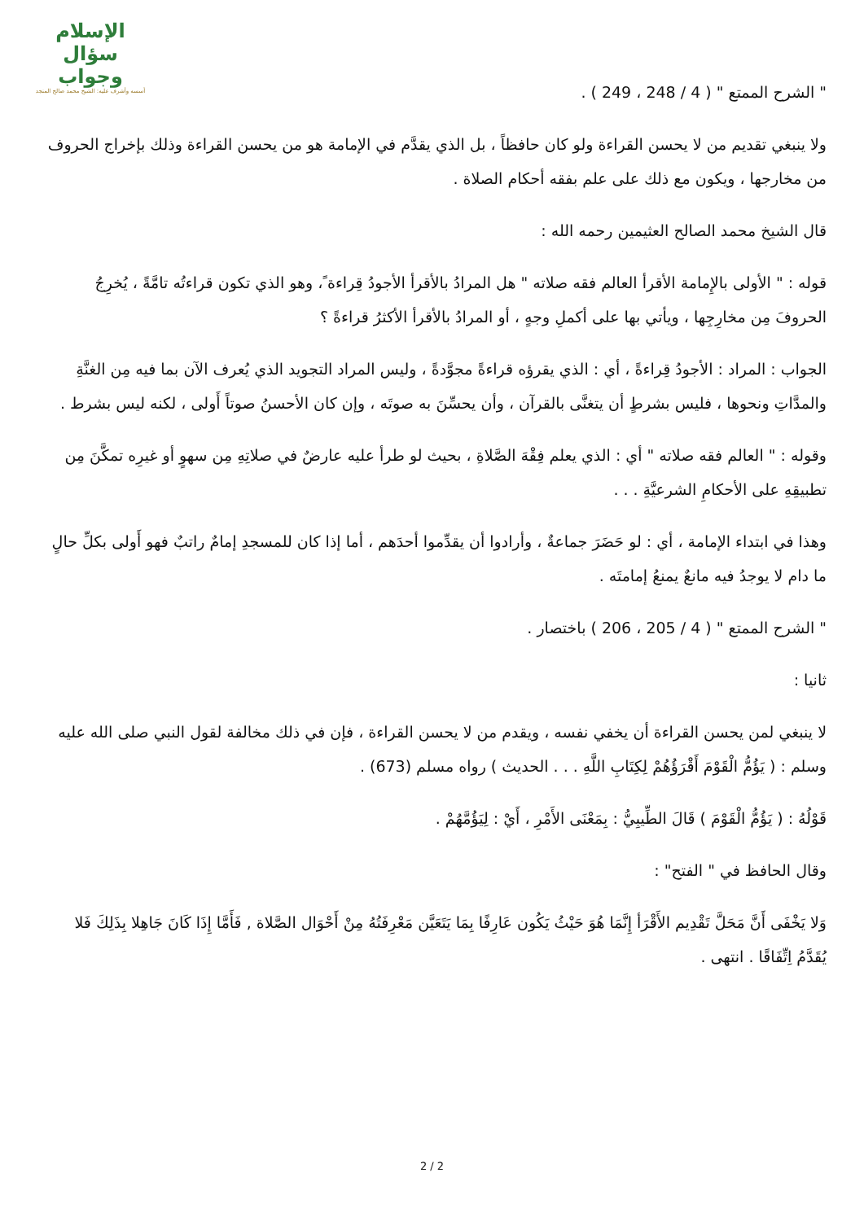الإسلام سؤال وجواب
أسسه وأشرف عليه: الشيخ محمد صالح المنجد
" الشرح الممتع " ( 4 / 248 ، 249 ) .
ولا ينبغي تقديم من لا يحسن القراءة ولو كان حافظاً ، بل الذي يقدَّم في الإمامة هو من يحسن القراءة وذلك بإخراج الحروف من مخارجها ، ويكون مع ذلك على علم بفقه أحكام الصلاة .
قال الشيخ محمد الصالح العثيمين رحمه الله :
قوله : " الأولى بالإِمامة الأقرأ العالم فقه صلاته " هل المرادُ بالأقرأ الأجودُ قِراءة ً، وهو الذي تكون قراءتُه تامَّةً ، يُخرِجُ الحروفَ مِن مخارِجِها ، ويأتي بها على أكملِ وجهٍ ، أو المرادُ بالأقرأ الأكثرُ قراءةً ؟
الجواب : المراد : الأجودُ قِراءةً ، أي : الذي يقرؤه قراءةً مجوَّدةً ، وليس المراد التجويد الذي يُعرف الآن بما فيه مِن الغنَّةِ والمدَّاتِ ونحوها ، فليس بشرطٍ أن يتغنَّى بالقرآن ، وأن يحسِّنَ به صوتَه ، وإن كان الأحسنُ صوتاً أَولى ، لكنه ليس بشرط .
وقوله : " العالم فقه صلاته " أي : الذي يعلم فِقْهَ الصَّلاةِ ، بحيث لو طرأ عليه عارضٌ في صلاتِهِ مِن سهوٍ أو غيرِه تمكَّنَ مِن تطبيقِهِ على الأحكامِ الشرعيَّةِ . . .
وهذا في ابتداء الإمامة ، أي : لو حَضَرَ جماعةٌ ، وأرادوا أن يقدِّموا أحدَهم ، أما إذا كان للمسجدِ إمامٌ راتبٌ فهو أَولى بكلِّ حالٍ ما دام لا يوجدُ فيه مانعٌ يمنعُ إمامتَه .
" الشرح الممتع " ( 4 / 205 ، 206 ) باختصار .
ثانيا :
لا ينبغي لمن يحسن القراءة أن يخفي نفسه ، ويقدم من لا يحسن القراءة ، فإن في ذلك مخالفة لقول النبي صلى الله عليه وسلم : ( يَؤُمُّ الْقَوْمَ أَقْرَؤُهُمْ لِكِتَابِ اللَّهِ . . . الحديث ) رواه مسلم (673) .
قَوْلُهُ : ( يَؤُمُّ الْقَوْمَ ) قَالَ الطِّيبِيُّ : بِمَعْنَى الأَمْرِ ، أَيْ : لِيَؤُمَّهُمْ .
وقال الحافظ في " الفتح" :
وَلا يَخْفَى أَنَّ مَحَلَّ تَقْدِيم الأَقْرَأ إِنَّمَا هُوَ حَيْثُ يَكُون عَارِفًا بِمَا يَتَعَيَّن مَعْرِفَتُهُ مِنْ أَحْوَال الصَّلاة , فَأَمَّا إِذَا كَانَ جَاهِلا بِذَلِكَ فَلا يُقَدَّمُ اِتِّفَاقًا . انتهى .
2 / 2